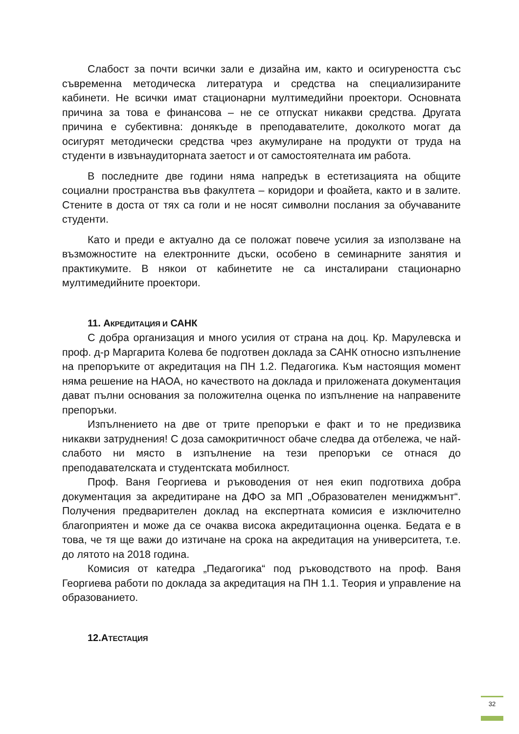Слабост за почти всички зали е дизайна им, както и осигуреността със съвременна методическа литература и средства на специализираните кабинети. Не всички имат стационарни мултимедийни проектори. Основната причина за това е финансова – не се отпускат никакви средства. Другата причина е субективна: донякъде в преподавателите, доколкото могат да осигурят методически средства чрез акумулиране на продукти от труда на студенти в извънаудиторната заетост и от самостоятелната им работа.
В последните две години няма напредък в естетизацията на общите социални пространства във факултета – коридори и фоайета, както и в залите. Стените в доста от тях са голи и не носят символни послания за обучаваните студенти.
Като и преди е актуално да се положат повече усилия за използване на възможностите на електронните дъски, особено в семинарните занятия и практикумите. В някои от кабинетите не са инсталирани стационарно мултимедийните проектори.
11. АКРЕДИТАЦИЯ И САНК
С добра организация и много усилия от страна на доц. Кр. Марулевска и проф. д-р Маргарита Колева бе подготвен доклада за САНК относно изпълнение на препоръките от акредитация на ПН 1.2. Педагогика. Към настоящия момент няма решение на НАОА, но качеството на доклада и приложената документация дават пълни основания за положителна оценка по изпълнение на направените препоръки.
Изпълнението на две от трите препоръки е факт и то не предизвика никакви затруднения! С доза самокритичност обаче следва да отбележа, че най-слабото ни място в изпълнение на тези препоръки се отнася до преподавателската и студентската мобилност.
Проф. Ваня Георгиева и ръководения от нея екип подготвиха добра документация за акредитиране на ДФО за МП „Образователен мениджмънт“. Получения предварителен доклад на експертната комисия е изключително благоприятен и може да се очаква висока акредитационна оценка. Бедата е в това, че тя ще важи до изтичане на срока на акредитация на университета, т.е. до лятото на 2018 година.
Комисия от катедра „Педагогика“ под ръководството на проф. Ваня Георгиева работи по доклада за акредитация на ПН 1.1. Теория и управление на образованието.
12.АТЕСТАЦИЯ
32